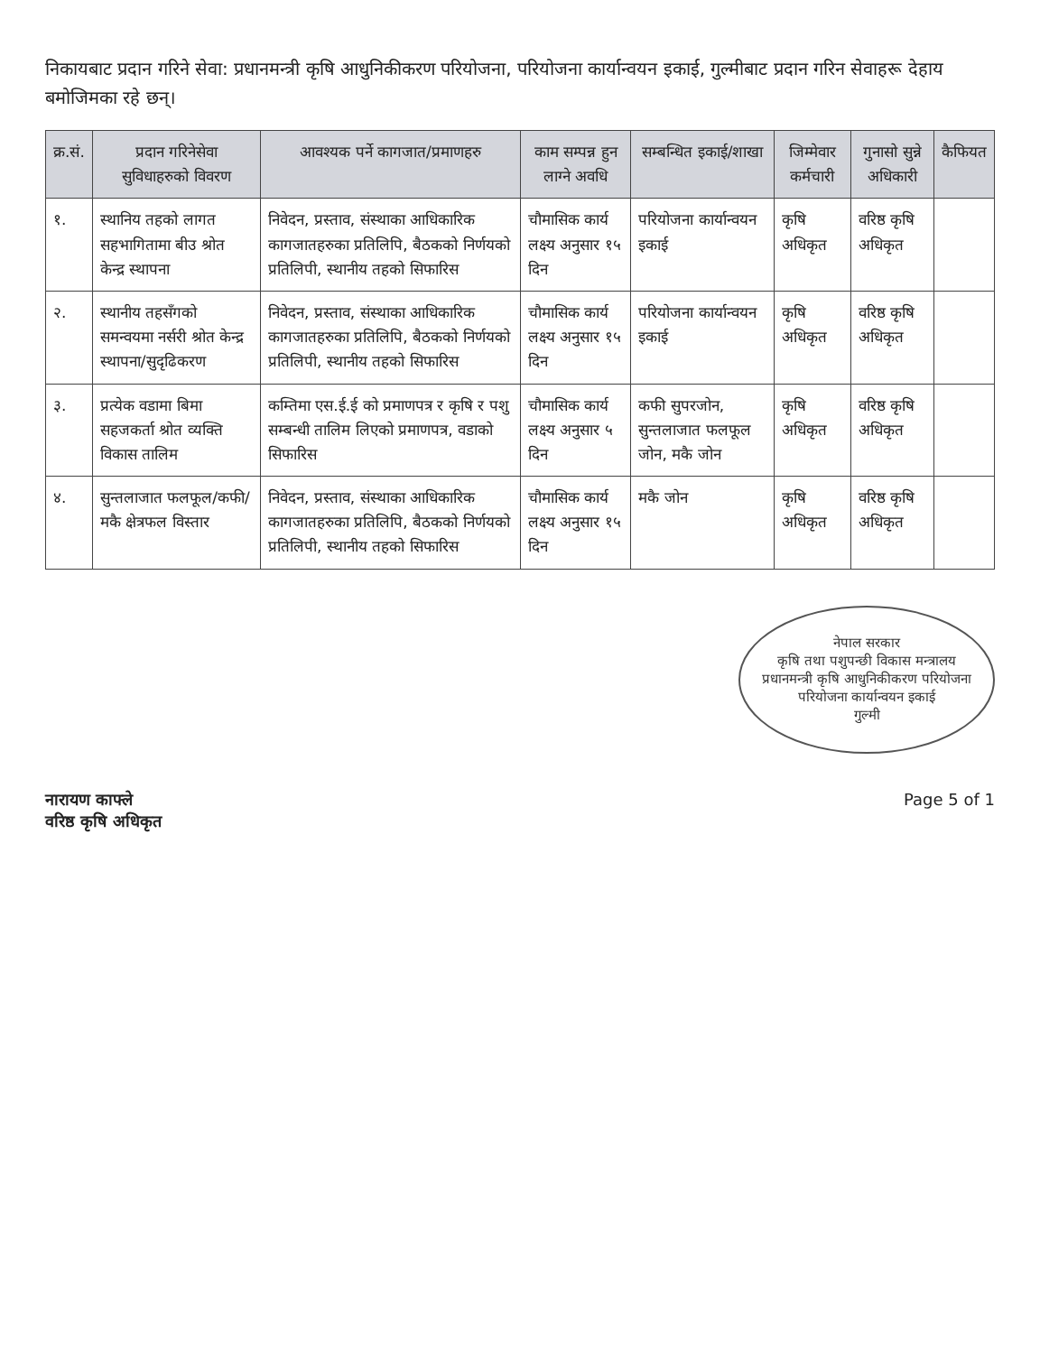निकायबाट प्रदान गरिने सेवा: प्रधानमन्त्री कृषि आधुनिकीकरण परियोजना, परियोजना कार्यान्वयन इकाई, गुल्मीबाट प्रदान गरिन सेवाहरू देहाय बमोजिमका रहे छन्।
| क्र.सं. | प्रदान गरिनेसेवा सुविधाहरुको विवरण | आवश्यक पर्ने कागजात/प्रमाणहरु | काम सम्पन्न हुन लाग्ने अवधि | सम्बन्धित इकाई/शाखा | जिम्मेवार कर्मचारी | गुनासो सुन्ने अधिकारी | कैफियत |
| --- | --- | --- | --- | --- | --- | --- | --- |
| १. | स्थानिय तहको लागत सहभागितामा बीउ श्रोत केन्द्र स्थापना | निवेदन, प्रस्ताव, संस्थाका आधिकारिक कागजातहरुका प्रतिलिपि, बैठकको निर्णयको प्रतिलिपी, स्थानीय तहको सिफारिस | चौमासिक कार्य लक्ष्य अनुसार १५ दिन | परियोजना कार्यान्वयन इकाई | कृषि अधिकृत | वरिष्ठ कृषि अधिकृत | |
| २. | स्थानीय तहसँगको समन्वयमा नर्सरी श्रोत केन्द्र स्थापना/सुदृढिकरण | निवेदन, प्रस्ताव, संस्थाका आधिकारिक कागजातहरुका प्रतिलिपि, बैठकको निर्णयको प्रतिलिपी, स्थानीय तहको सिफारिस | चौमासिक कार्य लक्ष्य अनुसार १५ दिन | परियोजना कार्यान्वयन इकाई | कृषि अधिकृत | वरिष्ठ कृषि अधिकृत | |
| ३. | प्रत्येक वडामा बिमा सहजकर्ता श्रोत व्यक्ति विकास तालिम | कम्तिमा एस.ई.ई को प्रमाणपत्र र कृषि र पशु सम्बन्धी तालिम लिएको प्रमाणपत्र, वडाको सिफारिस | चौमासिक कार्य लक्ष्य अनुसार ५ दिन | कफी सुपरजोन, सुन्तलाजात फलफूल जोन, मकै जोन | कृषि अधिकृत | वरिष्ठ कृषि अधिकृत | |
| ४. | सुन्तलाजात फलफूल/कफी/मकै क्षेत्रफल विस्तार | निवेदन, प्रस्ताव, संस्थाका आधिकारिक कागजातहरुका प्रतिलिपि, बैठकको निर्णयको प्रतिलिपी, स्थानीय तहको सिफारिस | चौमासिक कार्य लक्ष्य अनुसार १५ दिन | मकै जोन | कृषि अधिकृत | वरिष्ठ कृषि अधिकृत | |
नेपाल सरकार
कृषि तथा पशुपन्छी विकास मन्त्रालय
प्रधानमन्त्री कृषि आधुनिकीकरण परियोजना
परियोजना कार्यान्वयन इकाई
गुल्मी
नारायण काफ्ले
वरिष्ठ कृषि अधिकृत
Page 5 of 1